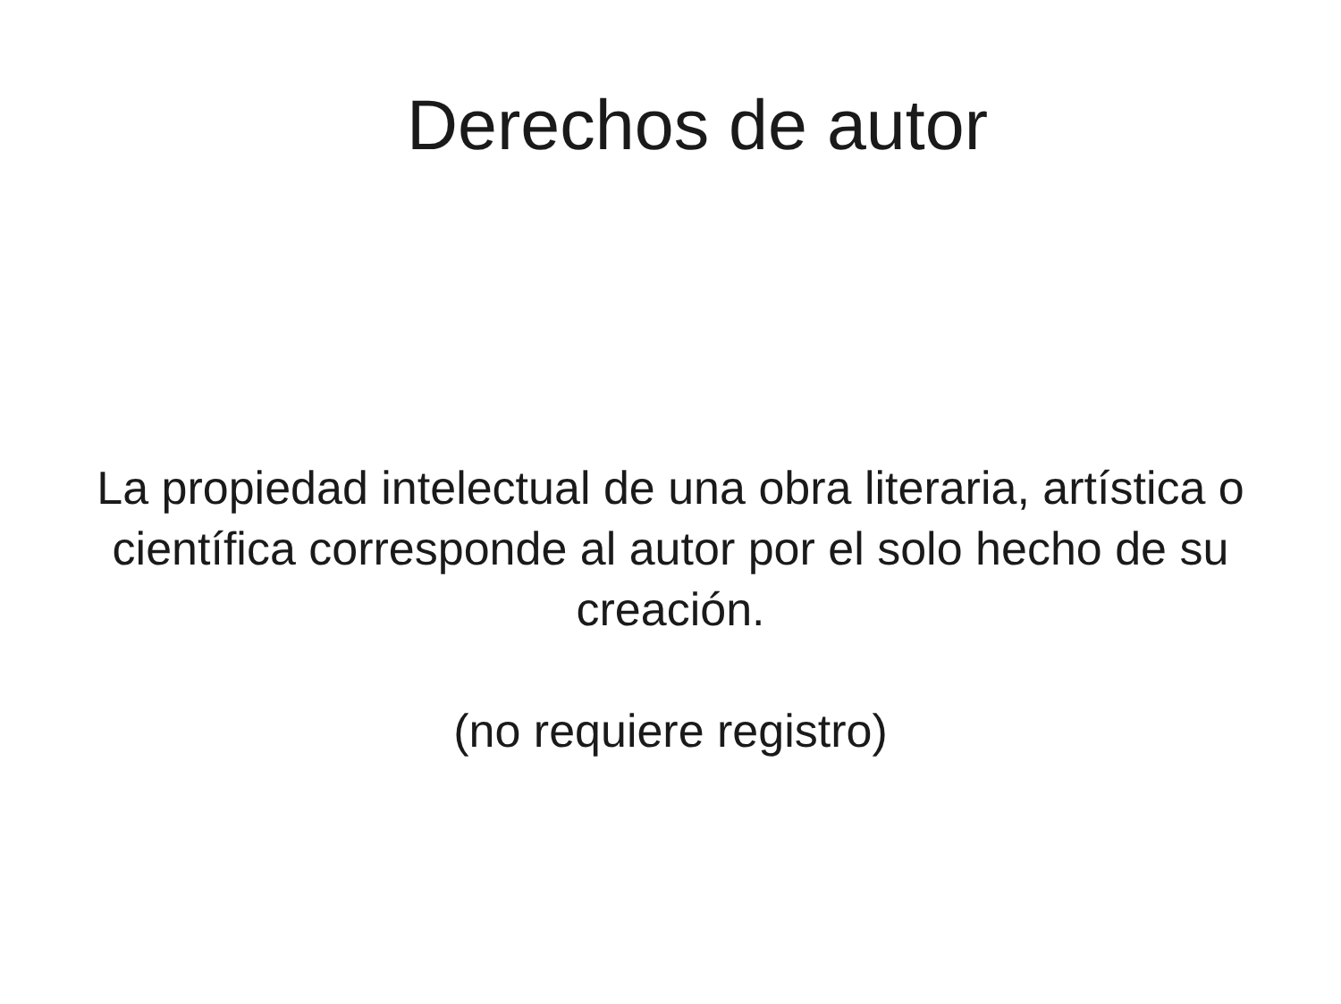Derechos de autor
La propiedad intelectual de una obra literaria, artística o científica corresponde al autor por el solo hecho de su creación.
(no requiere registro)